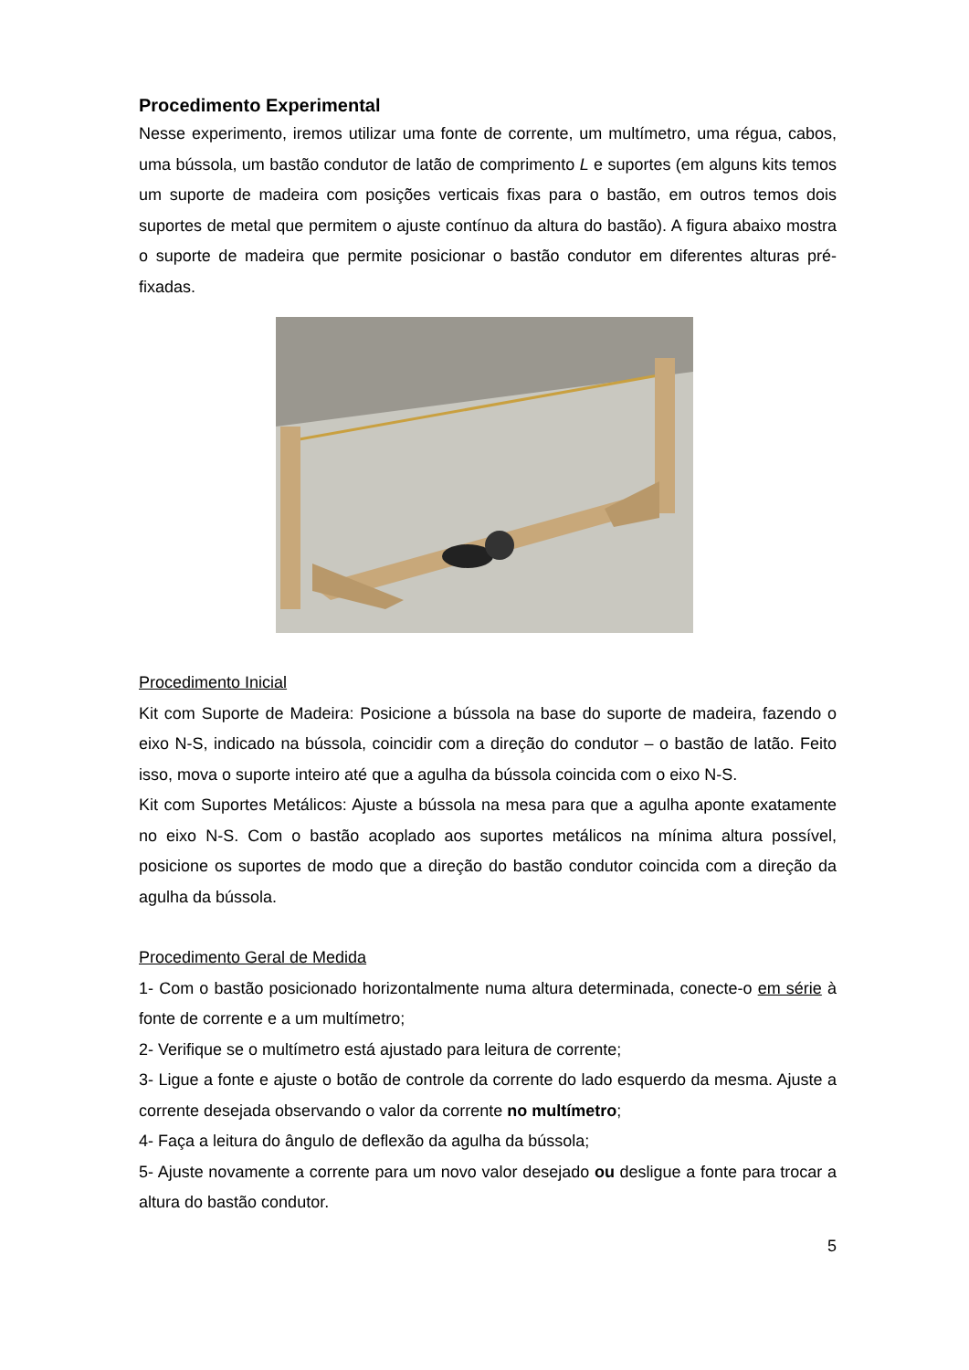Procedimento Experimental
Nesse experimento, iremos utilizar uma fonte de corrente, um multímetro, uma régua, cabos, uma bússola, um bastão condutor de latão de comprimento L e suportes (em alguns kits temos um suporte de madeira com posições verticais fixas para o bastão, em outros temos dois suportes de metal que permitem o ajuste contínuo da altura do bastão). A figura abaixo mostra o suporte de madeira que permite posicionar o bastão condutor em diferentes alturas pré-fixadas.
Procedimento Inicial
Kit com Suporte de Madeira: Posicione a bússola na base do suporte de madeira, fazendo o eixo N-S, indicado na bússola, coincidir com a direção do condutor – o bastão de latão. Feito isso, mova o suporte inteiro até que a agulha da bússola coincida com o eixo N-S.
Kit com Suportes Metálicos: Ajuste a bússola na mesa para que a agulha aponte exatamente no eixo N-S. Com o bastão acoplado aos suportes metálicos na mínima altura possível, posicione os suportes de modo que a direção do bastão condutor coincida com a direção da agulha da bússola.
Procedimento Geral de Medida
1- Com o bastão posicionado horizontalmente numa altura determinada, conecte-o em série à fonte de corrente e a um multímetro;
2- Verifique se o multímetro está ajustado para leitura de corrente;
3- Ligue a fonte e ajuste o botão de controle da corrente do lado esquerdo da mesma. Ajuste a corrente desejada observando o valor da corrente no multímetro;
4- Faça a leitura do ângulo de deflexão da agulha da bússola;
5- Ajuste novamente a corrente para um novo valor desejado ou desligue a fonte para trocar a altura do bastão condutor.
5